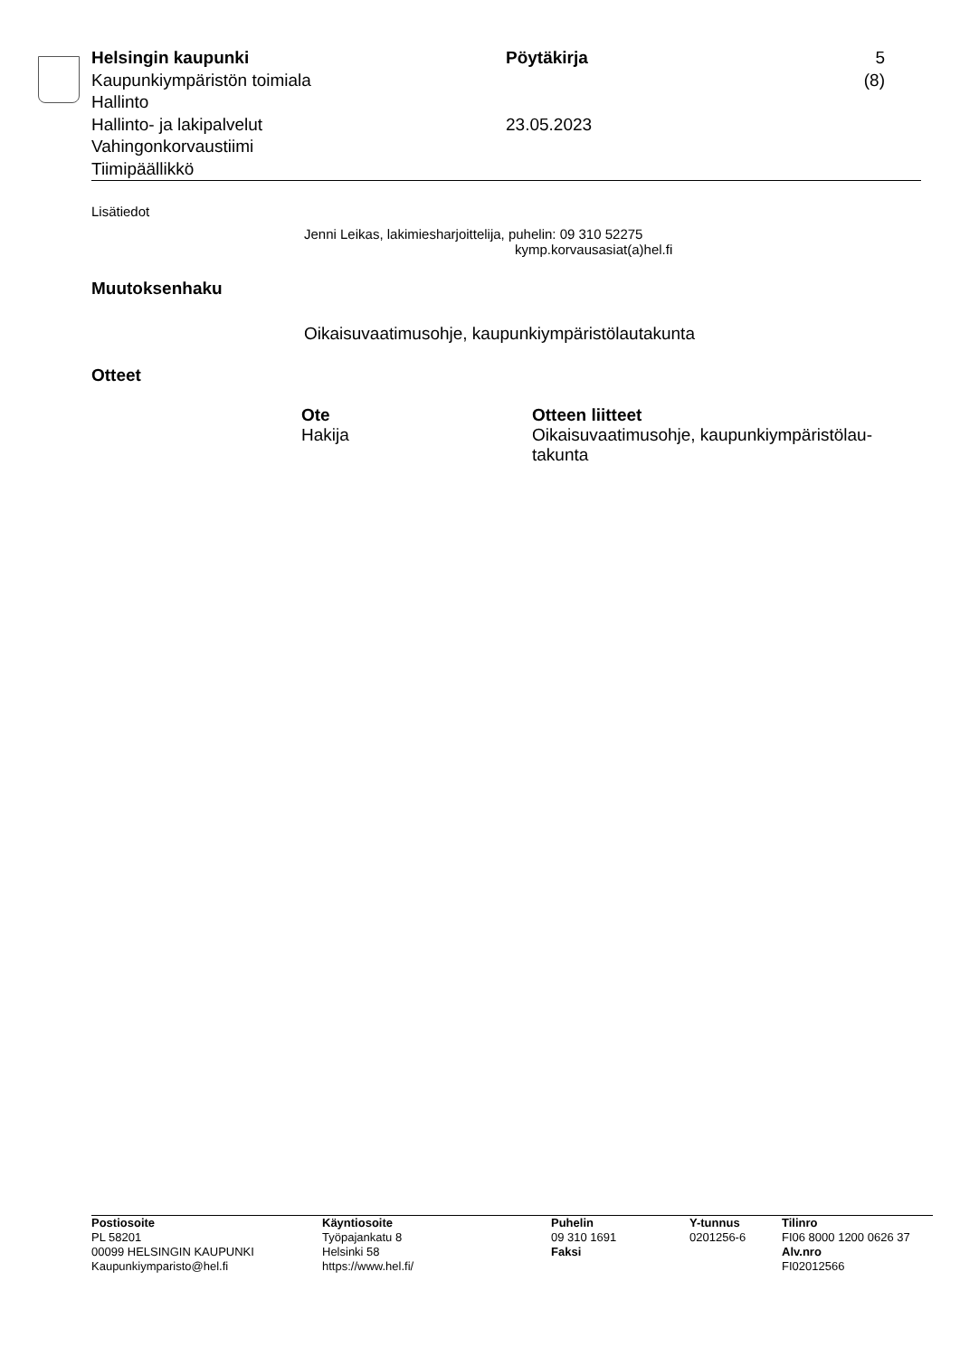Helsingin kaupunki
Kaupunkiympäristön toimiala
Hallinto
Hallinto- ja lakipalvelut
Vahingonkorvaustiimi
Tiimipäällikkö
Pöytäkirja
23.05.2023
5 (8)
Lisätiedot
Jenni Leikas, lakimiesharjoittelija, puhelin: 09 310 52275
kymp.korvausasiat(a)hel.fi
Muutoksenhaku
Oikaisuvaatimusohje, kaupunkiympäristölautakunta
Otteet
| Ote | Otteen liitteet |
| --- | --- |
| Hakija | Oikaisuvaatimusohje, kaupunkiympäristölau- takunta |
Postiosoite
PL 58201
00099 HELSINGIN KAUPUNKI
Kaupunkiymparisto@hel.fi
Käyntiosoite
Työpajankatu 8
Helsinki 58
https://www.hel.fi/
Puhelin
09 310 1691
Faksi
Y-tunnus
0201256-6
Tilinro
FI06 8000 1200 0626 37
Alv.nro
FI02012566